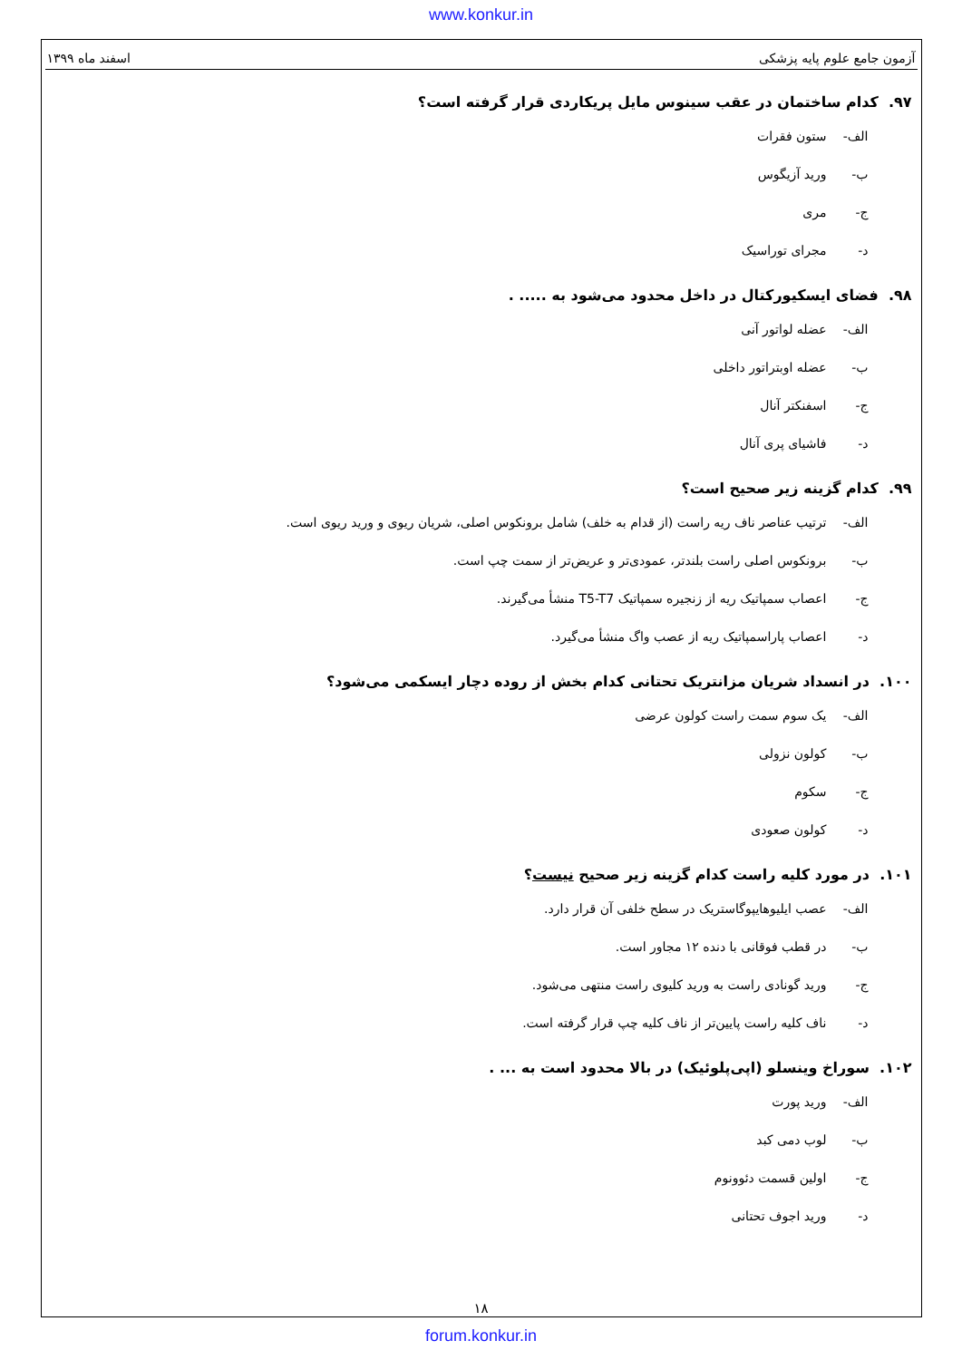www.konkur.in
آزمون جامع علوم پایه پزشکی اسفند ماه ۱۳۹۹
۹۷. کدام ساختمان در عقب سینوس مایل پریکاردی قرار گرفته است؟
الف- ستون فقرات
ب- ورید آزیگوس
ج- مری
د- مجرای توراسیک
۹۸. فضای ایسکیورکتال در داخل محدود می‌شود به ..... .
الف- عضله لواتور آنی
ب- عضله اوبتراتور داخلی
ج- اسفنکتر آنال
د- فاشیای پری آنال
۹۹. کدام گزینه زیر صحیح است؟
الف- ترتیب عناصر ناف ریه راست (از قدام به خلف) شامل برونکوس اصلی، شریان ریوی و ورید ریوی است.
ب- برونکوس اصلی راست بلندتر، عمودی‌تر و عریض‌تر از سمت چپ است.
ج- اعصاب سمپاتیک ریه از زنجیره سمپاتیک T5-T7 منشأ می‌گیرند.
د- اعصاب پاراسمپاتیک ریه از عصب واگ منشأ می‌گیرد.
۱۰۰. در انسداد شریان مزانتریک تحتانی کدام بخش از روده دچار ایسکمی می‌شود؟
الف- یک سوم سمت راست کولون عرضی
ب- کولون نزولی
ج- سکوم
د- کولون صعودی
۱۰۱. در مورد کلیه راست کدام گزینه زیر صحیح نیست؟
الف- عصب ایلیوهایپوگاستریک در سطح خلفی آن قرار دارد.
ب- در قطب فوقانی با دنده ۱۲ مجاور است.
ج- ورید گونادی راست به ورید کلیوی راست منتهی می‌شود.
د- ناف کلیه راست پایین‌تر از ناف کلیه چپ قرار گرفته است.
۱۰۲. سوراخ وینسلو (اپی‌پلوئیک) در بالا محدود است به ... .
الف- ورید پورت
ب- لوب دمی کبد
ج- اولین قسمت دئوونوم
د- ورید اجوف تحتانی
۱۸
forum.konkur.in